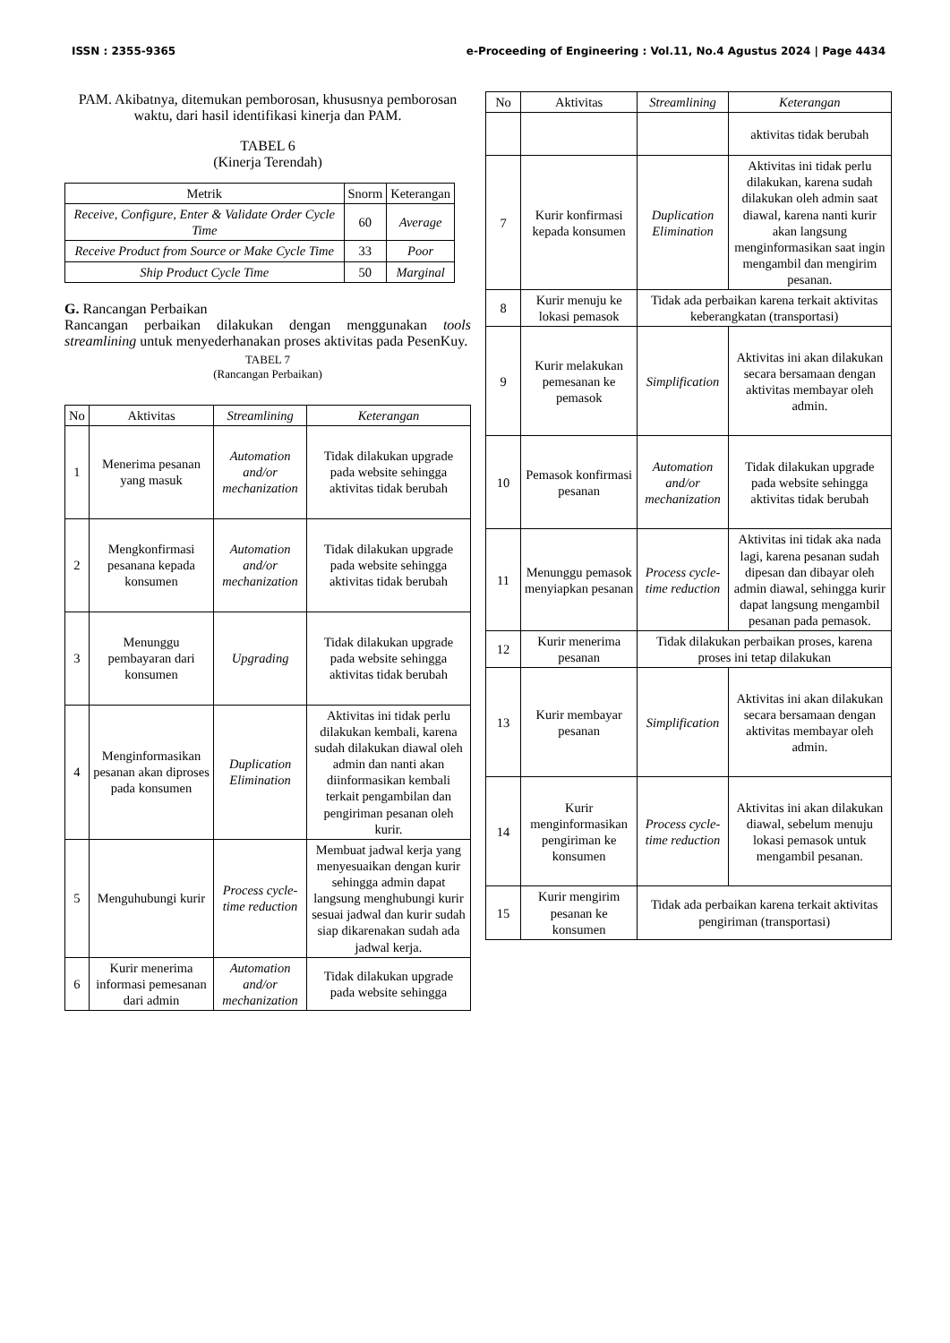ISSN : 2355-9365 e-Proceeding of Engineering : Vol.11, No.4 Agustus 2024 | Page 4434
PAM. Akibatnya, ditemukan pemborosan, khususnya pemborosan waktu, dari hasil identifikasi kinerja dan PAM.
TABEL 6
(Kinerja Terendah)
| Metrik | Snorm | Keterangan |
| --- | --- | --- |
| Receive, Configure, Enter & Validate Order Cycle Time | 60 | Average |
| Receive Product from Source or Make Cycle Time | 33 | Poor |
| Ship Product Cycle Time | 50 | Marginal |
G. Rancangan Perbaikan
Rancangan perbaikan dilakukan dengan menggunakan tools streamlining untuk menyederhanakan proses aktivitas pada PesenKuy.
TABEL 7
(Rancangan Perbaikan)
| No | Aktivitas | Streamlining | Keterangan |
| --- | --- | --- | --- |
| 1 | Menerima pesanan yang masuk | Automation and/or mechanization | Tidak dilakukan upgrade pada website sehingga aktivitas tidak berubah |
| 2 | Mengkonfirmasi pesanana kepada konsumen | Automation and/or mechanization | Tidak dilakukan upgrade pada website sehingga aktivitas tidak berubah |
| 3 | Menunggu pembayaran dari konsumen | Upgrading | Tidak dilakukan upgrade pada website sehingga aktivitas tidak berubah |
| 4 | Menginformasikan pesanan akan diproses pada konsumen | Duplication Elimination | Aktivitas ini tidak perlu dilakukan kembali, karena sudah dilakukan diawal oleh admin dan nanti akan diinformasikan kembali terkait pengambilan dan pengiriman pesanan oleh kurir. |
| 5 | Menguhubungi kurir | Process cycle-time reduction | Membuat jadwal kerja yang menyesuaikan dengan kurir sehingga admin dapat langsung menghubungi kurir sesuai jadwal dan kurir sudah siap dikarenakan sudah ada jadwal kerja. |
| 6 | Kurir menerima informasi pemesanan dari admin | Automation and/or mechanization | Tidak dilakukan upgrade pada website sehingga |
| No | Aktivitas | Streamlining | Keterangan |
| --- | --- | --- | --- |
| | | | aktivitas tidak berubah |
| 7 | Kurir konfirmasi kepada konsumen | Duplication Elimination | Aktivitas ini tidak perlu dilakukan, karena sudah dilakukan oleh admin saat diawal, karena nanti kurir akan langsung menginformasikan saat ingin mengambil dan mengirim pesanan. |
| 8 | Kurir menuju ke lokasi pemasok | Tidak ada perbaikan karena terkait aktivitas keberangkatan (transportasi) | |
| 9 | Kurir melakukan pemesanan ke pemasok | Simplification | Aktivitas ini akan dilakukan secara bersamaan dengan aktivitas membayar oleh admin. |
| 10 | Pemasok konfirmasi pesanan | Automation and/or mechanization | Tidak dilakukan upgrade pada website sehingga aktivitas tidak berubah |
| 11 | Menunggu pemasok menyiapkan pesanan | Process cycle-time reduction | Aktivitas ini tidak aka nada lagi, karena pesanan sudah dipesan dan dibayar oleh admin diawal, sehingga kurir dapat langsung mengambil pesanan pada pemasok. |
| 12 | Kurir menerima pesanan | Tidak dilakukan perbaikan proses, karena proses ini tetap dilakukan | |
| 13 | Kurir membayar pesanan | Simplification | Aktivitas ini akan dilakukan secara bersamaan dengan aktivitas membayar oleh admin. |
| 14 | Kurir menginformasikan pengiriman ke konsumen | Process cycle-time reduction | Aktivitas ini akan dilakukan diawal, sebelum menuju lokasi pemasok untuk mengambil pesanan. |
| 15 | Kurir mengirim pesanan ke konsumen | Tidak ada perbaikan karena terkait aktivitas pengiriman (transportasi) | |